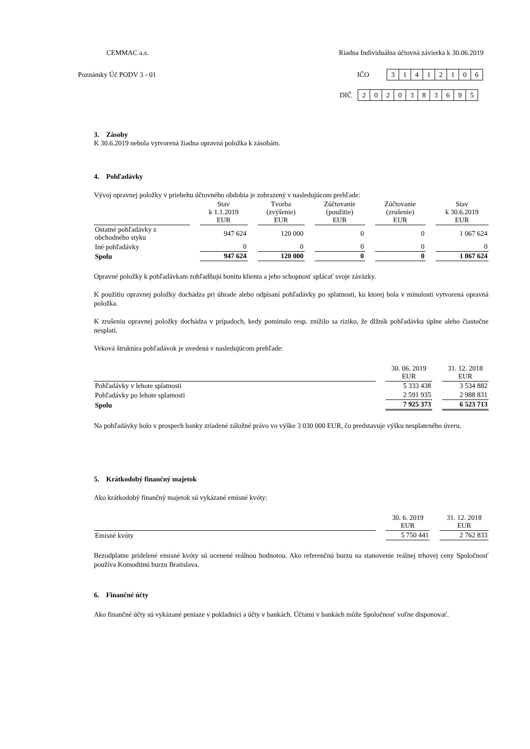CEMMAC a.s. Riadna Individuálna účtovná závierka k 30.06.2019
Poznámky Úč PODV 3 - 01 IČO
| 3 | 1 | 4 | 1 | 2 | 1 | 0 | 6 |
DIČ
| 2 | 0 | 2 | 0 | 3 | 8 | 3 | 6 | 9 | 5 |
3. Zásoby
K 30.6.2019 nebola vytvorená žiadna opravná položka k zásobám.
4. Pohľadávky
Vývoj opravnej položky v priebehu účtovného obdobia je zobrazený v nasledujúcom prehľade:
| | Stav k 1.1.2019 EUR | Tvorba (zvýšenie) EUR | Zúčtovanie (použitie) EUR | Zúčtovanie (zrušenie) EUR | Stav k 30.6.2019 EUR |
| --- | --- | --- | --- | --- | --- |
| Ostatné pohľadávky z obchodného styku | 947 624 | 120 000 | 0 | 0 | 1 067 624 |
| Iné pohľadávky | 0 | 0 | 0 | 0 | 0 |
| Spolu | 947 624 | 120 000 | 0 | 0 | 1 067 624 |
Opravné položky k pohľadávkam zohľadňujú bonitu klienta a jeho schopnosť splácať svoje záväzky.
K použitiu opravnej položky dochádza pri úhrade alebo odpísaní pohľadávky po splatnosti, ku ktorej bola v minulosti vytvorená opravná položka.
K zrušeniu opravnej položky dochádza v prípadoch, kedy pominulo resp. znížilo sa riziko, že dlžník pohľadávku úplne alebo čiastočne nesplatí.
Veková štruktúra pohľadávok je uvedená v nasledujúcom prehľade:
| | 30. 06. 2019 EUR | 31. 12. 2018 EUR |
| --- | --- | --- |
| Pohľadávky v lehote splatnosti | 5 333 438 | 3 534 882 |
| Pohľadávky po lehote splatnosti | 2 591 935 | 2 988 831 |
| Spolu | 7 925 373 | 6 523 713 |
Na pohľadávky bolo v prospech banky zriadené záložné právo vo výške 3 030 000 EUR, čo predstavuje výšku nesplateného úveru.
5. Krátkodobý finančný majetok
Ako krátkodobý finančný majetok sú vykázané emisné kvóty:
| | 30. 6. 2019 EUR | 31. 12. 2018 EUR |
| --- | --- | --- |
| Emisné kvóty | 5 750 441 | 2 762 833 |
Bezodplatne pridelené emisné kvóty sú ocenené reálnou hodnotou. Ako referenčnú burzu na stanovenie reálnej trhovej ceny Spoločnosť používa Komoditnú burzu Bratislava.
6. Finančné účty
Ako finančné účty sú vykázané peniaze v pokladnici a účty v bankách. Účtami v bankách môže Spoločnosť voľne disponovať.